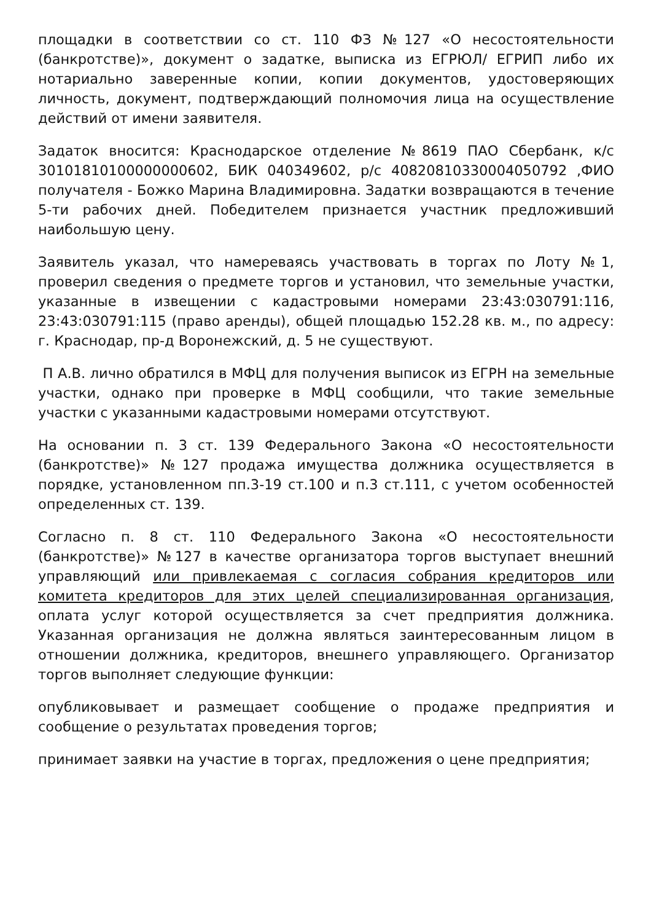площадки в соответствии со ст. 110 ФЗ №127 «О несостоятельности (банкротстве)», документ о задатке, выписка из ЕГРЮЛ/ ЕГРИП либо их нотариально заверенные копии, копии документов, удостоверяющих личность, документ, подтверждающий полномочия лица на осуществление действий от имени заявителя.
Задаток вносится: Краснодарское отделение №8619 ПАО Сбербанк, к/с 30101810100000000602, БИК 040349602, р/с 40820810330004050792 ,ФИО получателя - Божко Марина Владимировна. Задатки возвращаются в течение 5-ти рабочих дней. Победителем признается участник предложивший наибольшую цену.
Заявитель указал, что намереваясь участвовать в торгах по Лоту №1, проверил сведения о предмете торгов и установил, что земельные участки, указанные в извещении с кадастровыми номерами 23:43:030791:116, 23:43:030791:115 (право аренды), общей площадью 152.28 кв. м., по адресу: г. Краснодар, пр-д Воронежский, д. 5 не существуют.
П А.В. лично обратился в МФЦ для получения выписок из ЕГРН на земельные участки, однако при проверке в МФЦ сообщили, что такие земельные участки с указанными кадастровыми номерами отсутствуют.
На основании п. 3 ст. 139 Федерального Закона «О несостоятельности (банкротстве)» №127 продажа имущества должника осуществляется в порядке, установленном пп.3-19 ст.100 и п.3 ст.111, с учетом особенностей определенных ст. 139.
Согласно п. 8 ст. 110 Федерального Закона «О несостоятельности (банкротстве)» №127 в качестве организатора торгов выступает внешний управляющий или привлекаемая с согласия собрания кредиторов или комитета кредиторов для этих целей специализированная организация, оплата услуг которой осуществляется за счет предприятия должника. Указанная организация не должна являться заинтересованным лицом в отношении должника, кредиторов, внешнего управляющего. Организатор торгов выполняет следующие функции:
опубликовывает и размещает сообщение о продаже предприятия и сообщение о результатах проведения торгов;
принимает заявки на участие в торгах, предложения о цене предприятия;